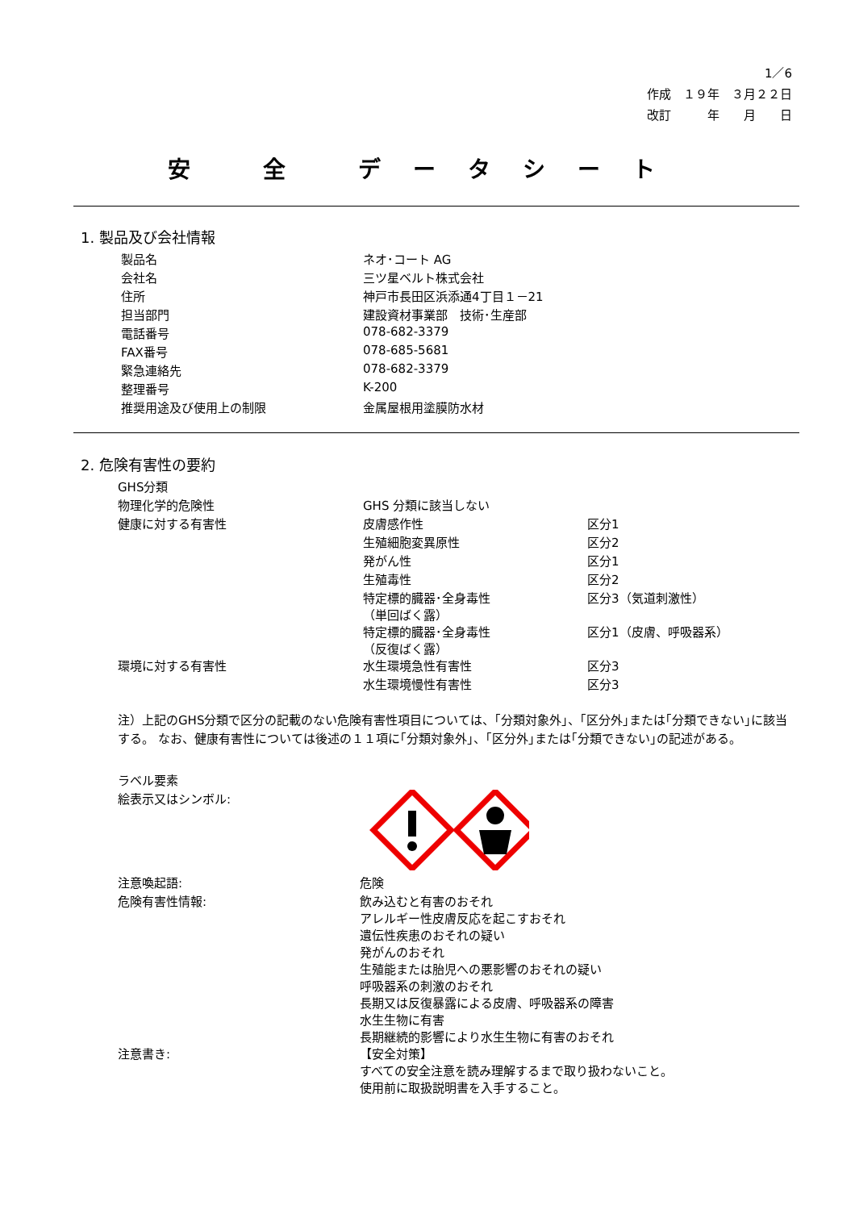1／6
作成　１９年　３月２２日
改訂　　　年　　月　　日
安 全 データシート
1. 製品及び会社情報
| 製品名 | ネオ･コート AG |
| 会社名 | 三ツ星ベルト株式会社 |
| 住所 | 神戸市長田区浜添通4丁目１－21 |
| 担当部門 | 建設資材事業部 技術･生産部 |
| 電話番号 | 078-682-3379 |
| FAX番号 | 078-685-5681 |
| 緊急連絡先 | 078-682-3379 |
| 整理番号 | K-200 |
| 推奨用途及び使用上の制限 | 金属屋根用塗膜防水材 |
2. 危険有害性の要約
| GHS分類 | | |
| 物理化学的危険性 | GHS 分類に該当しない | |
| 健康に対する有害性 | 皮膚感作性 | 区分1 |
| | 生殖細胞変異原性 | 区分2 |
| | 発がん性 | 区分1 |
| | 生殖毒性 | 区分2 |
| | 特定標的臓器･全身毒性 （単回ばく露） | 区分3（気道刺激性） |
| | 特定標的臓器･全身毒性 （反復ばく露） | 区分1（皮膚、呼吸器系） |
| 環境に対する有害性 | 水生環境急性有害性 | 区分3 |
| | 水生環境慢性有害性 | 区分3 |
注）上記のGHS分類で区分の記載のない危険有害性項目については、｢分類対象外｣、｢区分外｣または｢分類できない｣に該当する。 なお、健康有害性については後述の１１項に｢分類対象外｣、｢区分外｣または｢分類できない｣の記述がある。
| ラベル要素 | |
| 絵表示又はシンボル: | |
| 注意喚起語: | 危険 |
| 危険有害性情報: | 飲み込むと有害のおそれ アレルギー性皮膚反応を起こすおそれ 遺伝性疾患のおそれの疑い 発がんのおそれ 生殖能または胎児への悪影響のおそれの疑い 呼吸器系の刺激のおそれ 長期又は反復暴露による皮膚、呼吸器系の障害 水生生物に有害 長期継続的影響により水生生物に有害のおそれ |
| 注意書き: | 【安全対策】 すべての安全注意を読み理解するまで取り扱わないこと。 使用前に取扱説明書を入手すること。 |